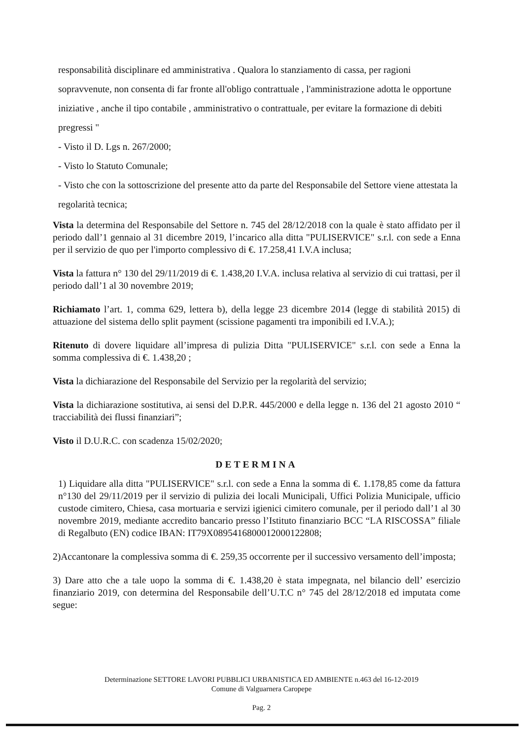responsabilità disciplinare ed amministrativa . Qualora lo stanziamento di cassa, per ragioni sopravvenute, non consenta di far fronte all'obligo contrattuale , l'amministrazione adotta le opportune iniziative , anche il tipo contabile , amministrativo o contrattuale, per evitare la formazione di debiti pregressi "
- Visto il D. Lgs n. 267/2000;
- Visto lo Statuto Comunale;
- Visto che con la sottoscrizione del presente atto da parte del Responsabile del Settore viene attestata la regolarità tecnica;
Vista la determina del Responsabile del Settore n. 745 del 28/12/2018 con la quale è stato affidato per il periodo dall’1 gennaio al 31 dicembre 2019, l’incarico alla ditta "PULISERVICE" s.r.l. con sede a Enna per il servizio de quo per l'importo complessivo di €. 17.258,41 I.V.A inclusa;
Vista la fattura n° 130 del 29/11/2019 di €. 1.438,20 I.V.A. inclusa relativa al servizio di cui trattasi, per il periodo dall’1 al 30 novembre 2019;
Richiamato l’art. 1, comma 629, lettera b), della legge 23 dicembre 2014 (legge di stabilità 2015) di attuazione del sistema dello split payment (scissione pagamenti tra imponibili ed I.V.A.);
Ritenuto di dovere liquidare all’impresa di pulizia Ditta "PULISERVICE" s.r.l. con sede a Enna la somma complessiva di €. 1.438,20 ;
Vista la dichiarazione del Responsabile del Servizio per la regolarità del servizio;
Vista la dichiarazione sostitutiva, ai sensi del D.P.R. 445/2000 e della legge n. 136 del 21 agosto 2010 “ tracciabilità dei flussi finanziari”;
Visto il D.U.R.C. con scadenza 15/02/2020;
DETERMINA
1) Liquidare alla ditta "PULISERVICE" s.r.l. con sede a Enna la somma di €. 1.178,85 come da fattura n°130 del 29/11/2019 per il servizio di pulizia dei locali Municipali, Uffici Polizia Municipale, ufficio custode cimitero, Chiesa, casa mortuaria e servizi igienici cimitero comunale, per il periodo dall’1 al 30 novembre 2019, mediante accredito bancario presso l’Istituto finanziario BCC “LA RISCOSSA” filiale di Regalbuto (EN) codice IBAN: IT79X0895416800012000122808;
2)Accantonare la complessiva somma di €. 259,35 occorrente per il successivo versamento dell’imposta;
3) Dare atto che a tale uopo la somma di €. 1.438,20 è stata impegnata, nel bilancio dell’ esercizio finanziario 2019, con determina del Responsabile dell’U.T.C n° 745 del 28/12/2018 ed imputata come segue:
Determinazione SETTORE LAVORI PUBBLICI URBANISTICA ED AMBIENTE n.463 del 16-12-2019
Comune di Valguarnera Caropepe
Pag. 2